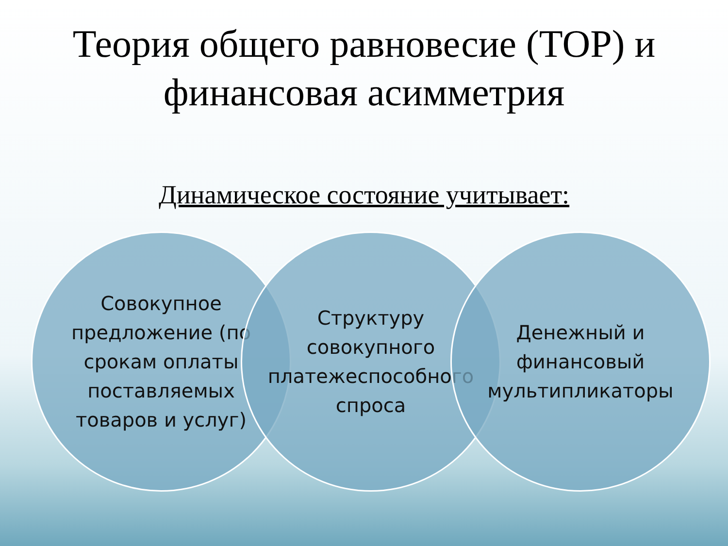Теория общего равновесие (ТОР) и финансовая асимметрия
Динамическое состояние учитывает:
Совокупное предложение (по срокам оплаты поставляемых товаров и услуг)
Структуру совокупного платежеспособного спроса
Денежный и финансовый мультипликаторы